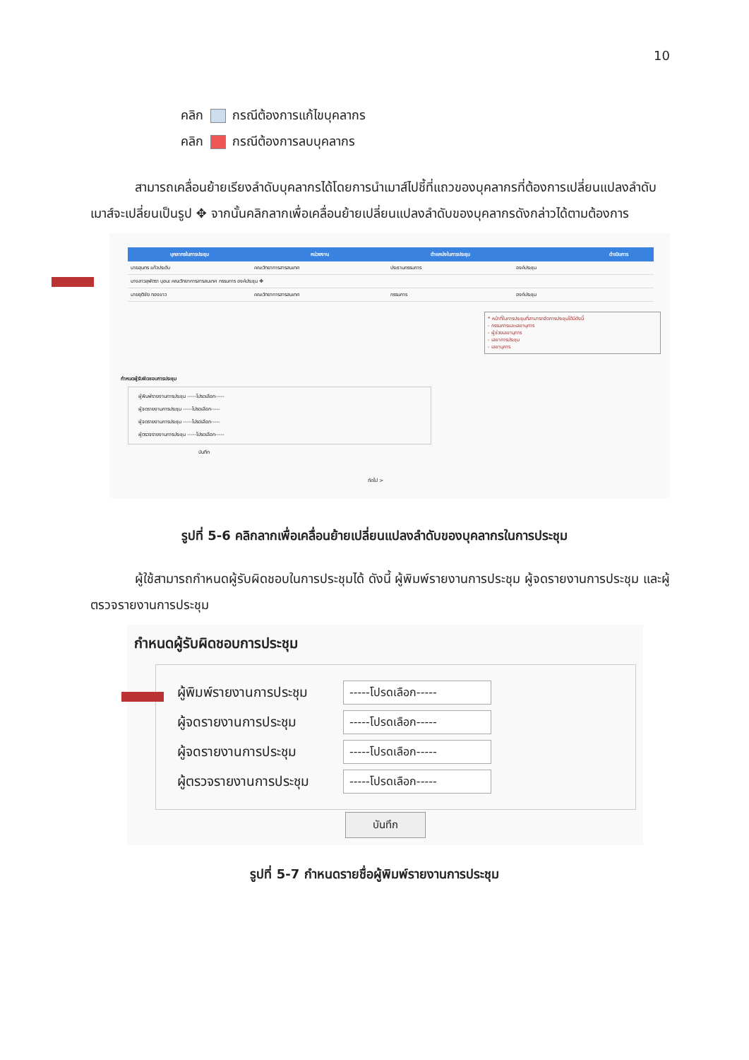10
คลิก กรณีต้องการแก้ไขบุคลากร
คลิก กรณีต้องการลบบุคลากร
สามารถเคลื่อนย้ายเรียงลำดับบุคลากรได้โดยการนำเมาส์ไปชี้ที่แถวของบุคลากรที่ต้องการเปลี่ยนแปลงลำดับ เมาส์จะเปลี่ยนเป็นรูป ✥ จากนั้นคลิกลากเพื่อเคลื่อนย้ายเปลี่ยนแปลงลำดับของบุคลากรดังกล่าวได้ตามต้องการ
| บุคลากรในการประชุม | หน่วยงาน | ตำแหน่งในการประชุม | | ดำเนินการ |
| --- | --- | --- | --- | --- |
| นายสุนทร แก้วประดับ | คณะวิทยาการสารสนเทศ | ประธานกรรมการ | องค์ประชุม | |
| นางสาวสุพัตรา บุอนะ คณะวิทยาการสารสนเทศ กรรมการ องค์ประชุม ✥ | | | | |
| นายยุติชัย ทองขาว | คณะวิทยาการสารสนเทศ | กรรมการ | องค์ประชุม | |
* หน้าที่ในการประชุมที่สามารถจัดการประชุมได้มีดังนี้
- กรรมการและเลขานุการ
- ผู้ช่วยเลขานุการ
- เลขาการประชุม
- เลขานุการ
กำหนดผู้รับผิดชอบการประชุม
ผู้พิมพ์รายงานการประชุม -----โปรดเลือก-----
ผู้จดรายงานการประชุม -----โปรดเลือก-----
ผู้จดรายงานการประชุม -----โปรดเลือก-----
ผู้ตรวจรายงานการประชุม -----โปรดเลือก-----
บันทึก
ถัดไป >
รูปที่ 5-6 คลิกลากเพื่อเคลื่อนย้ายเปลี่ยนแปลงลำดับของบุคลากรในการประชุม
ผู้ใช้สามารถกำหนดผู้รับผิดชอบในการประชุมได้ ดังนี้ ผู้พิมพ์รายงานการประชุม ผู้จดรายงานการประชุม และผู้ตรวจรายงานการประชุม
กำหนดผู้รับผิดชอบการประชุม
ผู้พิมพ์รายงานการประชุม
-----โปรดเลือก-----
ผู้จดรายงานการประชุม
-----โปรดเลือก-----
ผู้จดรายงานการประชุม
-----โปรดเลือก-----
ผู้ตรวจรายงานการประชุม
-----โปรดเลือก-----
บันทึก
รูปที่ 5-7 กำหนดรายชื่อผู้พิมพ์รายงานการประชุม